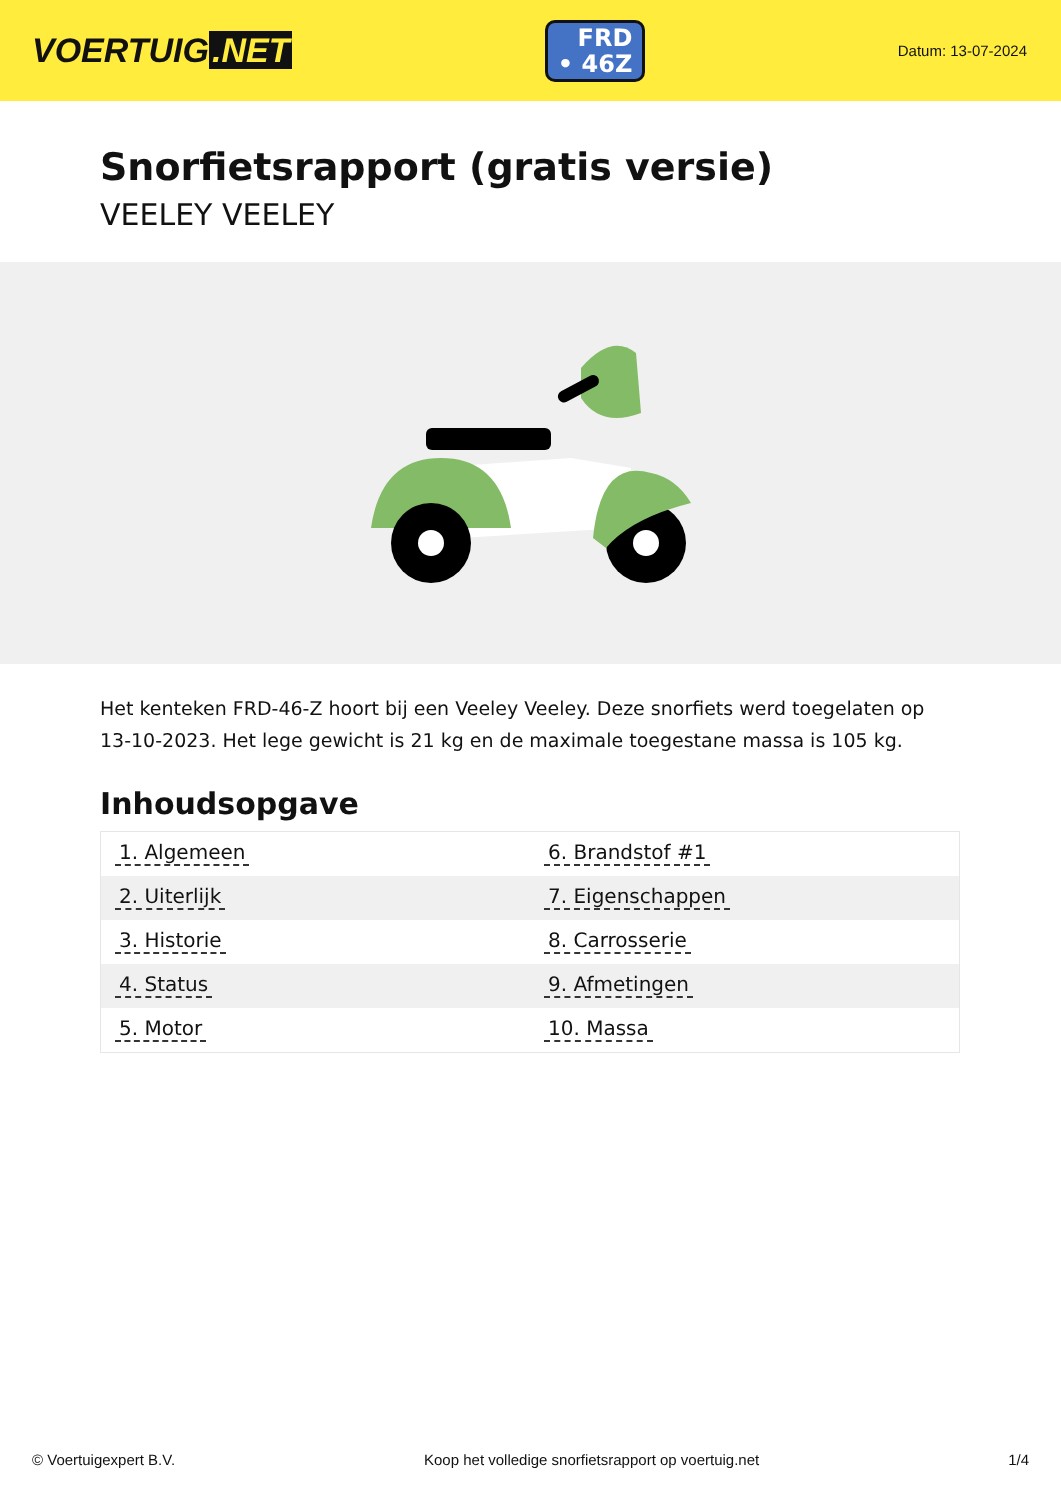VOERTUIG.NET
FRD
• 46Z
Datum: 13-07-2024
Snorfietsrapport (gratis versie)
VEELEY VEELEY
Het kenteken FRD-46-Z hoort bij een Veeley Veeley. Deze snorfiets werd toegelaten op 13-10-2023. Het lege gewicht is 21 kg en de maximale toegestane massa is 105 kg.
Inhoudsopgave
| 1. Algemeen | 6. Brandstof #1 |
| 2. Uiterlijk | 7. Eigenschappen |
| 3. Historie | 8. Carrosserie |
| 4. Status | 9. Afmetingen |
| 5. Motor | 10. Massa |
© Voertuigexpert B.V. Koop het volledige snorfietsrapport op voertuig.net 1/4